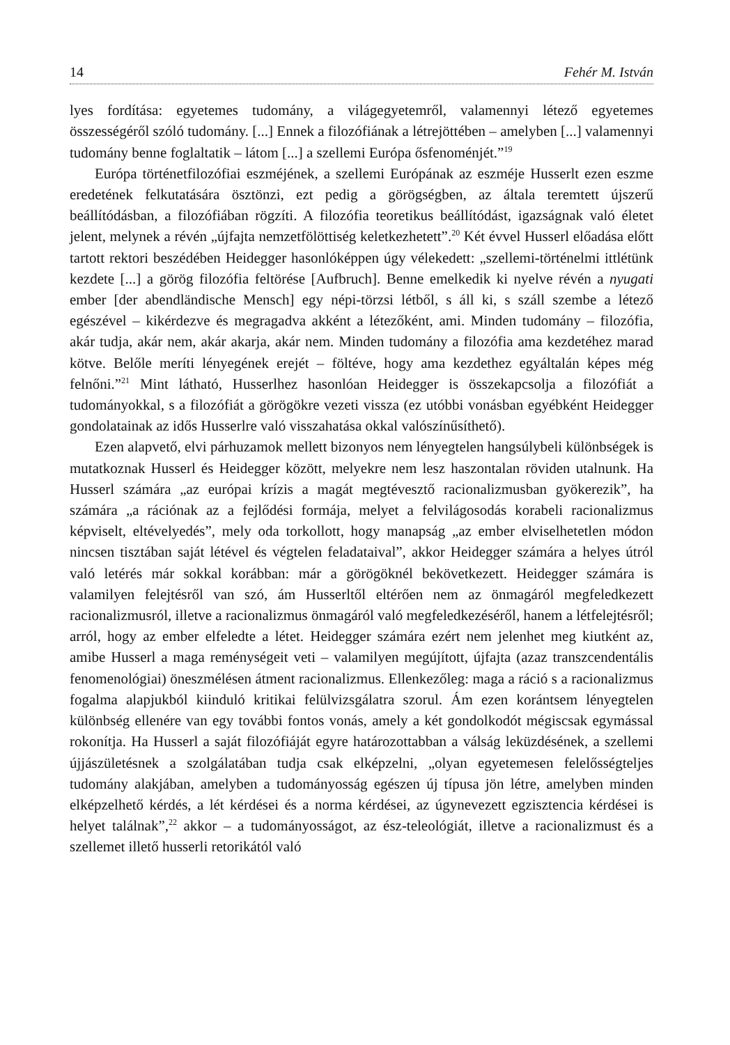14 Fehér M. István
lyes fordítása: egyetemes tudomány, a világegyetemről, valamennyi létező egyetemes összességéről szóló tudomány. [...] Ennek a filozófiának a létrejöttében – amelyben [...] valamennyi tudomány benne foglaltatik – látom [...] a szellemi Európa ősfenoménjét.”<sup>19</sup>
Európa történetfilozófiai eszméjének, a szellemi Európának az eszméje Husserlt ezen eszme eredetének felkutatására ösztönzi, ezt pedig a görögségben, az általa teremtett újszerű beállítódásban, a filozófiában rögzíti. A filozófia teoretikus beállítódást, igazságnak való életet jelent, melynek a révén „újfajta nemzetfölöttiség keletkezhetett”.<sup>20</sup> Két évvel Husserl előadása előtt tartott rektori beszédében Heidegger hasonlóképpen úgy vélekedett: „szellemi-történelmi ittlétünk kezdete [...] a görög filozófia feltörése [Aufbruch]. Benne emelkedik ki nyelve révén a nyugati ember [der abendländische Mensch] egy népi-törzsi létből, s áll ki, s száll szembe a létező egészével – kikérdezve és megragadva akként a létezőként, ami. Minden tudomány – filozófia, akár tudja, akár nem, akár akarja, akár nem. Minden tudomány a filozófia ama kezdetéhez marad kötve. Belőle meríti lényegének erejét – föltéve, hogy ama kezdethez egyáltalán képes még felnőni.”<sup>21</sup> Mint látható, Husserlhez hasonlóan Heidegger is összekapcsolja a filozófiát a tudományokkal, s a filozófiát a görögökre vezeti vissza (ez utóbbi vonásban egyébként Heidegger gondolatainak az idős Husserlre való visszahatása okkal valószínűsíthető).
Ezen alapvető, elvi párhuzamok mellett bizonyos nem lényegtelen hangsúlybeli különbségek is mutatkoznak Husserl és Heidegger között, melyekre nem lesz haszontalan röviden utalnunk. Ha Husserl számára „az európai krízis a magát megtévesztő racionalizmusban gyökerezik”, ha számára „a rációnak az a fejlődési formája, melyet a felvilágosodás korabeli racionalizmus képviselt, eltévelyedés”, mely oda torkollott, hogy manapság „az ember elviselhetetlen módon nincsen tisztában saját létével és végtelen feladataival”, akkor Heidegger számára a helyes útról való letérés már sokkal korábban: már a görögöknél bekövetkezett. Heidegger számára is valamilyen felejtésről van szó, ám Husserltől eltérően nem az önmagáról megfeledkezett racionalizmusról, illetve a racionalizmus önmagáról való megfeledkezéséről, hanem a létfelejtésről; arról, hogy az ember elfeledte a létet. Heidegger számára ezért nem jelenhet meg kiutként az, amibe Husserl a maga reménységeit veti – valamilyen megújított, újfajta (azaz transzcendentális fenomenológiai) öneszmélésen átment racionalizmus. Ellenkezőleg: maga a ráció s a racionalizmus fogalma alapjukból kiinduló kritikai felülvizsgálatra szorul. Ám ezen korántsem lényegtelen különbség ellenére van egy további fontos vonás, amely a két gondolkodót mégiscsak egymással rokonítja. Ha Husserl a saját filozófiáját egyre határozottabban a válság leküzdésének, a szellemi újjászületésnek a szolgálatában tudja csak elképzelni, „olyan egyetemesen felelősségteljes tudomány alakjában, amelyben a tudományosság egészen új típusa jön létre, amelyben minden elképzelhető kérdés, a lét kérdései és a norma kérdései, az úgynevezett egzisztencia kérdései is helyet találnak”,<sup>22</sup> akkor – a tudományosságot, az ész-teleológiát, illetve a racionalizmust és a szellemet illető husserli retorikától való